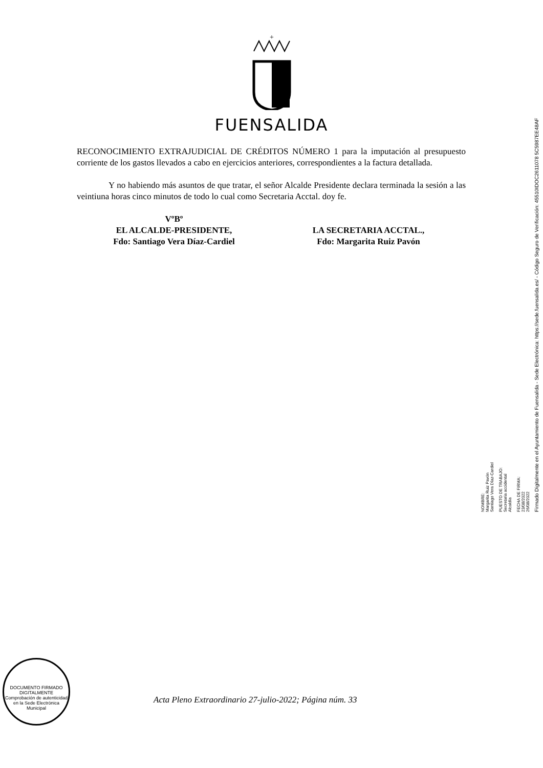+
FUENSALIDA
RECONOCIMIENTO EXTRAJUDICIAL DE CRÉDITOS NÚMERO 1 para la imputación al presupuesto corriente de los gastos llevados a cabo en ejercicios anteriores, correspondientes a la factura detallada.
Y no habiendo más asuntos de que tratar, el señor Alcalde Presidente declara terminada la sesión a las veintiuna horas cinco minutos de todo lo cual como Secretaria Acctal. doy fe.
VºBº
EL ALCALDE-PRESIDENTE,
Fdo: Santiago Vera Díaz-Cardiel
LA SECRETARIA ACCTAL.,
Fdo: Margarita Ruiz Pavón
NOMBRE:
Margarita Ruiz Pavón
Santiago Vera Díaz-Cardiel
PUESTO DE TRABAJO:
Secretaria accidental
Alcaldía
FECHA DE FIRMA:
23/08/2022
26/08/2022
Firmado Digitalmente en el Ayuntamiento de Fuensalida - Sede Electrónica: https://sede.fuensalida.es/ - Código Seguro de Verificación: 45510IDOC2611078 5C5987EE48AF
DOCUMENTO FIRMADO DIGITALMENTE
Comprobación de autenticidad en la Sede Electrónica Municipal
Acta Pleno Extraordinario 27-julio-2022; Página núm. 33